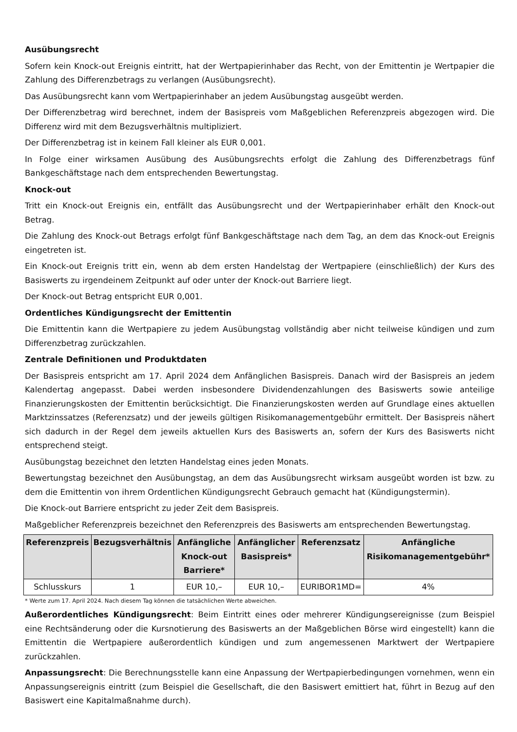Ausübungsrecht
Sofern kein Knock-out Ereignis eintritt, hat der Wertpapierinhaber das Recht, von der Emittentin je Wertpapier die Zahlung des Differenzbetrags zu verlangen (Ausübungsrecht).
Das Ausübungsrecht kann vom Wertpapierinhaber an jedem Ausübungstag ausgeübt werden.
Der Differenzbetrag wird berechnet, indem der Basispreis vom Maßgeblichen Referenzpreis abgezogen wird. Die Differenz wird mit dem Bezugsverhältnis multipliziert.
Der Differenzbetrag ist in keinem Fall kleiner als EUR 0,001.
In Folge einer wirksamen Ausübung des Ausübungsrechts erfolgt die Zahlung des Differenzbetrags fünf Bankgeschäftstage nach dem entsprechenden Bewertungstag.
Knock-out
Tritt ein Knock-out Ereignis ein, entfällt das Ausübungsrecht und der Wertpapierinhaber erhält den Knock-out Betrag.
Die Zahlung des Knock-out Betrags erfolgt fünf Bankgeschäftstage nach dem Tag, an dem das Knock-out Ereignis eingetreten ist.
Ein Knock-out Ereignis tritt ein, wenn ab dem ersten Handelstag der Wertpapiere (einschließlich) der Kurs des Basiswerts zu irgendeinem Zeitpunkt auf oder unter der Knock-out Barriere liegt.
Der Knock-out Betrag entspricht EUR 0,001.
Ordentliches Kündigungsrecht der Emittentin
Die Emittentin kann die Wertpapiere zu jedem Ausübungstag vollständig aber nicht teilweise kündigen und zum Differenzbetrag zurückzahlen.
Zentrale Definitionen und Produktdaten
Der Basispreis entspricht am 17. April 2024 dem Anfänglichen Basispreis. Danach wird der Basispreis an jedem Kalendertag angepasst. Dabei werden insbesondere Dividendenzahlungen des Basiswerts sowie anteilige Finanzierungskosten der Emittentin berücksichtigt. Die Finanzierungskosten werden auf Grundlage eines aktuellen Marktzinssatzes (Referenzsatz) und der jeweils gültigen Risikomanagementgebühr ermittelt. Der Basispreis nähert sich dadurch in der Regel dem jeweils aktuellen Kurs des Basiswerts an, sofern der Kurs des Basiswerts nicht entsprechend steigt.
Ausübungstag bezeichnet den letzten Handelstag eines jeden Monats.
Bewertungstag bezeichnet den Ausübungstag, an dem das Ausübungsrecht wirksam ausgeübt worden ist bzw. zu dem die Emittentin von ihrem Ordentlichen Kündigungsrecht Gebrauch gemacht hat (Kündigungstermin).
Die Knock-out Barriere entspricht zu jeder Zeit dem Basispreis.
Maßgeblicher Referenzpreis bezeichnet den Referenzpreis des Basiswerts am entsprechenden Bewertungstag.
| Referenzpreis | Bezugsverhältnis | Anfängliche Knock-out Barriere* | Anfänglicher Basispreis* | Referenzsatz | Anfängliche Risikomanagementgebühr* |
| --- | --- | --- | --- | --- | --- |
| Schlusskurs | 1 | EUR 10,– | EUR 10,– | EURIBOR1MD= | 4% |
* Werte zum 17. April 2024. Nach diesem Tag können die tatsächlichen Werte abweichen.
Außerordentliches Kündigungsrecht: Beim Eintritt eines oder mehrerer Kündigungsereignisse (zum Beispiel eine Rechtsänderung oder die Kursnotierung des Basiswerts an der Maßgeblichen Börse wird eingestellt) kann die Emittentin die Wertpapiere außerordentlich kündigen und zum angemessenen Marktwert der Wertpapiere zurückzahlen.
Anpassungsrecht: Die Berechnungsstelle kann eine Anpassung der Wertpapierbedingungen vornehmen, wenn ein Anpassungsereignis eintritt (zum Beispiel die Gesellschaft, die den Basiswert emittiert hat, führt in Bezug auf den Basiswert eine Kapitalmaßnahme durch).